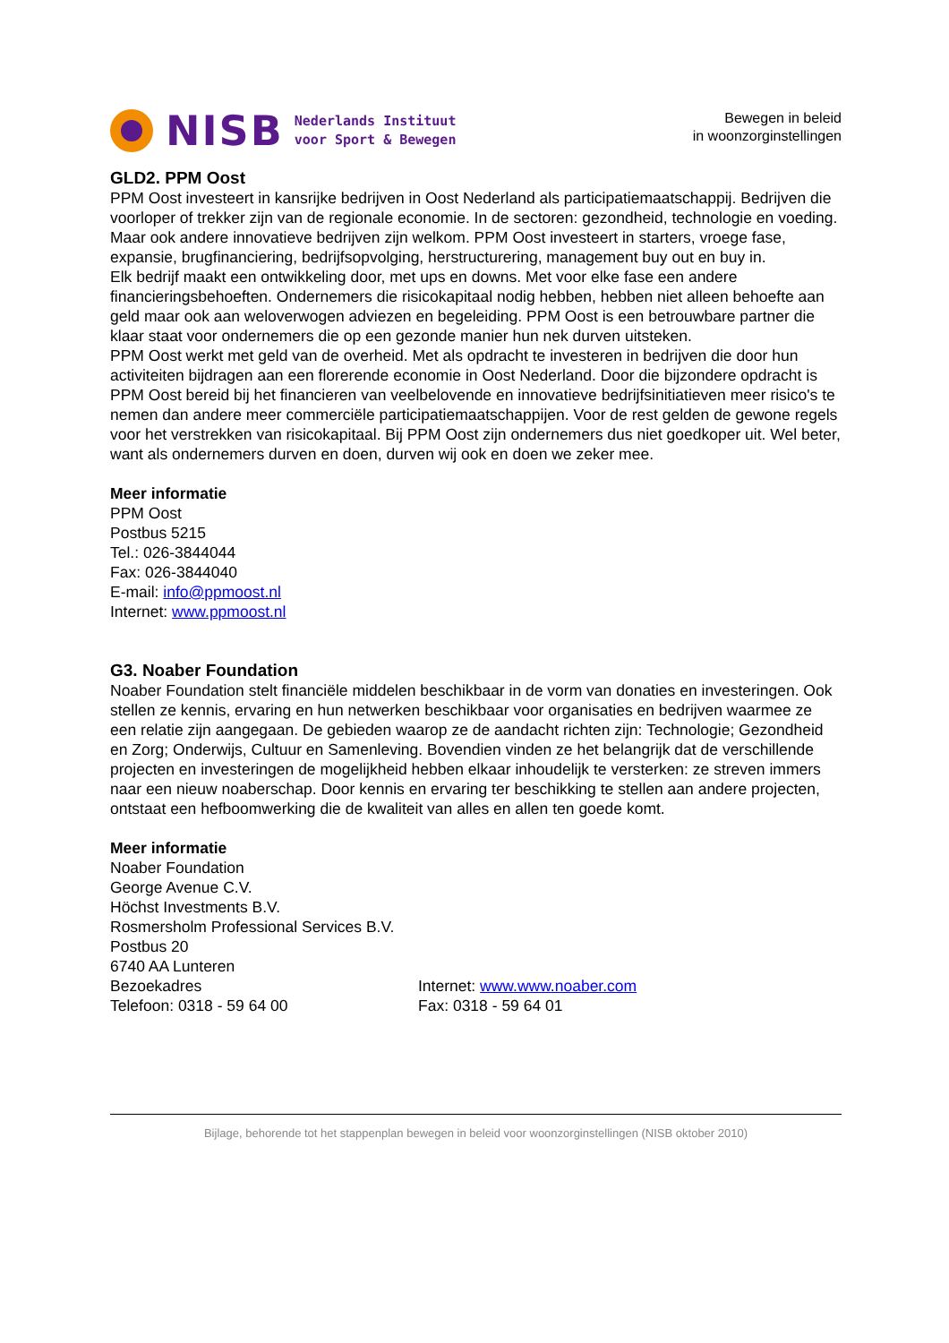NISB
Nederlands Instituut
voor Sport & Bewegen
Bewegen in beleid
in woonzorginstellingen
GLD2. PPM Oost
PPM Oost investeert in kansrijke bedrijven in Oost Nederland als participatiemaatschappij. Bedrijven die voorloper of trekker zijn van de regionale economie. In de sectoren: gezondheid, technologie en voeding. Maar ook andere innovatieve bedrijven zijn welkom. PPM Oost investeert in starters, vroege fase, expansie, brugfinanciering, bedrijfsopvolging, herstructurering, management buy out en buy in.
Elk bedrijf maakt een ontwikkeling door, met ups en downs. Met voor elke fase een andere financieringsbehoeften. Ondernemers die risicokapitaal nodig hebben, hebben niet alleen behoefte aan geld maar ook aan weloverwogen adviezen en begeleiding. PPM Oost is een betrouwbare partner die klaar staat voor ondernemers die op een gezonde manier hun nek durven uitsteken.
PPM Oost werkt met geld van de overheid. Met als opdracht te investeren in bedrijven die door hun activiteiten bijdragen aan een florerende economie in Oost Nederland. Door die bijzondere opdracht is PPM Oost bereid bij het financieren van veelbelovende en innovatieve bedrijfsinitiatieven meer risico's te nemen dan andere meer commerciële participatiemaatschappijen. Voor de rest gelden de gewone regels voor het verstrekken van risicokapitaal. Bij PPM Oost zijn ondernemers dus niet goedkoper uit. Wel beter, want als ondernemers durven en doen, durven wij ook en doen we zeker mee.
Meer informatie
PPM Oost
Postbus 5215
Tel.: 026-3844044
Fax: 026-3844040
E-mail: info@ppmoost.nl
Internet: www.ppmoost.nl
G3. Noaber Foundation
Noaber Foundation stelt financiële middelen beschikbaar in de vorm van donaties en investeringen. Ook stellen ze kennis, ervaring en hun netwerken beschikbaar voor organisaties en bedrijven waarmee ze een relatie zijn aangegaan. De gebieden waarop ze de aandacht richten zijn: Technologie; Gezondheid en Zorg; Onderwijs, Cultuur en Samenleving. Bovendien vinden ze het belangrijk dat de verschillende projecten en investeringen de mogelijkheid hebben elkaar inhoudelijk te versterken: ze streven immers naar een nieuw noaberschap. Door kennis en ervaring ter beschikking te stellen aan andere projecten, ontstaat een hefboomwerking die de kwaliteit van alles en allen ten goede komt.
Meer informatie
Noaber Foundation
George Avenue C.V.
Höchst Investments B.V.
Rosmersholm Professional Services B.V.
Postbus 20
6740 AA Lunteren
Bezoekadres
Telefoon: 0318 - 59 64 00
Internet: www.www.noaber.com
Fax: 0318 - 59 64 01
Bijlage, behorende tot het stappenplan bewegen in beleid voor woonzorginstellingen (NISB oktober 2010)